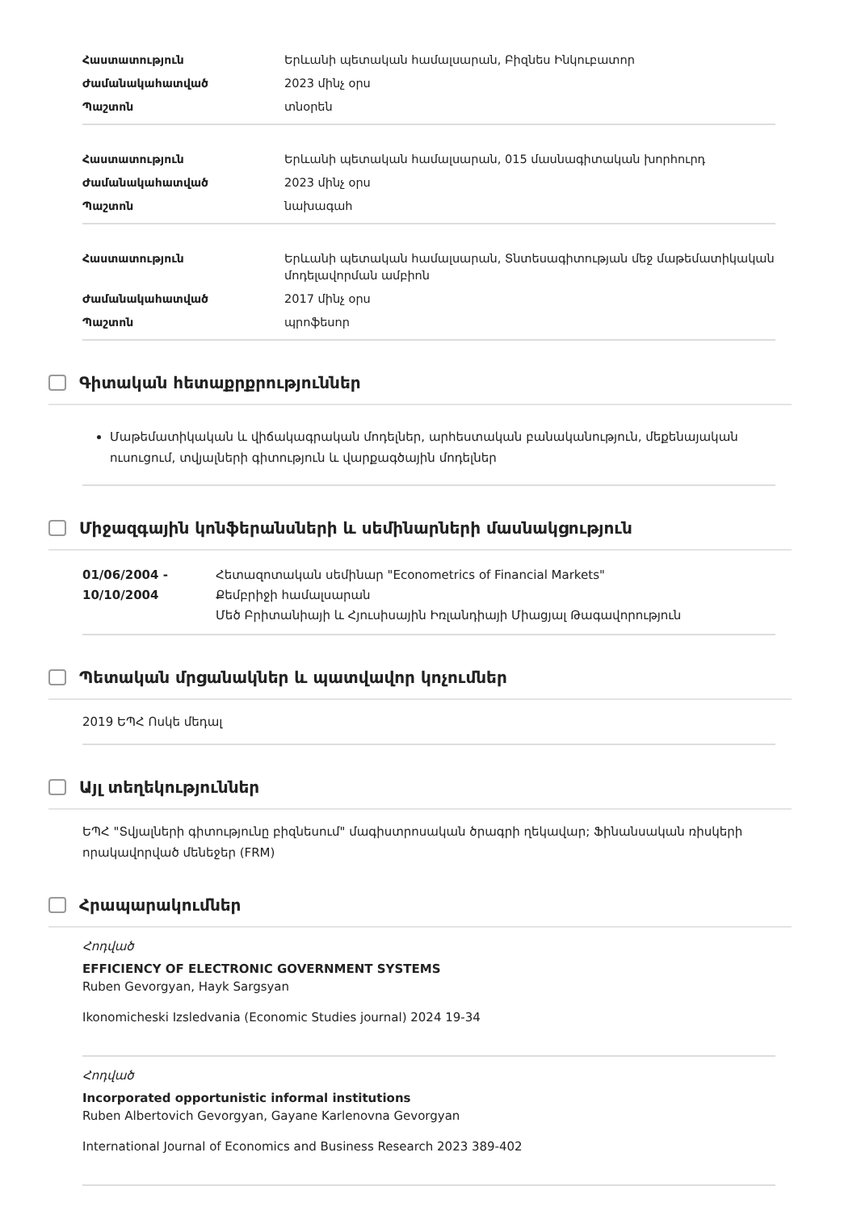| Հաստատություն | Երևանի պետական համալսարան, Բիզնես Ինկուբատոր |
| Ժամանակահատված | 2023 մինչ օրս |
| Պաշտոն | տնօրեն |
| Հաստատություն | Երևանի պետական համալսարան, 015 մասնագիտական խորհուրդ |
| Ժամանակահատված | 2023 մինչ օրս |
| Պաշտոն | նախագահ |
| Հաստատություն | Երևանի պետական համալսարան, Տնտեսագիտության մեջ մաթեմատիկական մոդելավորման ամբիոն |
| Ժամանակահատված | 2017 մինչ օրս |
| Պաշտոն | պրոֆեսոր |
Գիտական հետաքրքրություններ
Մաթեմատիկական և վիճակագրական մոդելներ, արհեստական բանականություն, մեքենայական ուսուցում, տվյալների գիտություն և վարքագծային մոդելներ
Միջազգային կոնֆերանսների և սեմինարների մասնակցություն
01/06/2004 - 10/10/2004
Հետազոտական սեմինար "Econometrics of Financial Markets"
Քեմբրիջի համալսարան
Մեծ Բրիտանիայի և Հյուսիսային Իռլանդիայի Միացյալ Թագավորություն
Պետական մրցանակներ և պատվավոր կոչումներ
2019 ԵՊՀ Ոսկե մեդալ
Այլ տեղեկություններ
ԵՊՀ "Տվյալների գիտությունը բիզնեսում" մագիստրոսական ծրագրի ղեկավար; Ֆինանսական ռիսկերի որակավորված մենեջեր (FRM)
Հրապարակումներ
Հոդված
EFFICIENCY OF ELECTRONIC GOVERNMENT SYSTEMS
Ruben Gevorgyan, Hayk Sargsyan
Ikonomicheski Izsledvania (Economic Studies journal) 2024 19-34
Հոդված
Incorporated opportunistic informal institutions
Ruben Albertovich Gevorgyan, Gayane Karlenovna Gevorgyan
International Journal of Economics and Business Research 2023 389-402